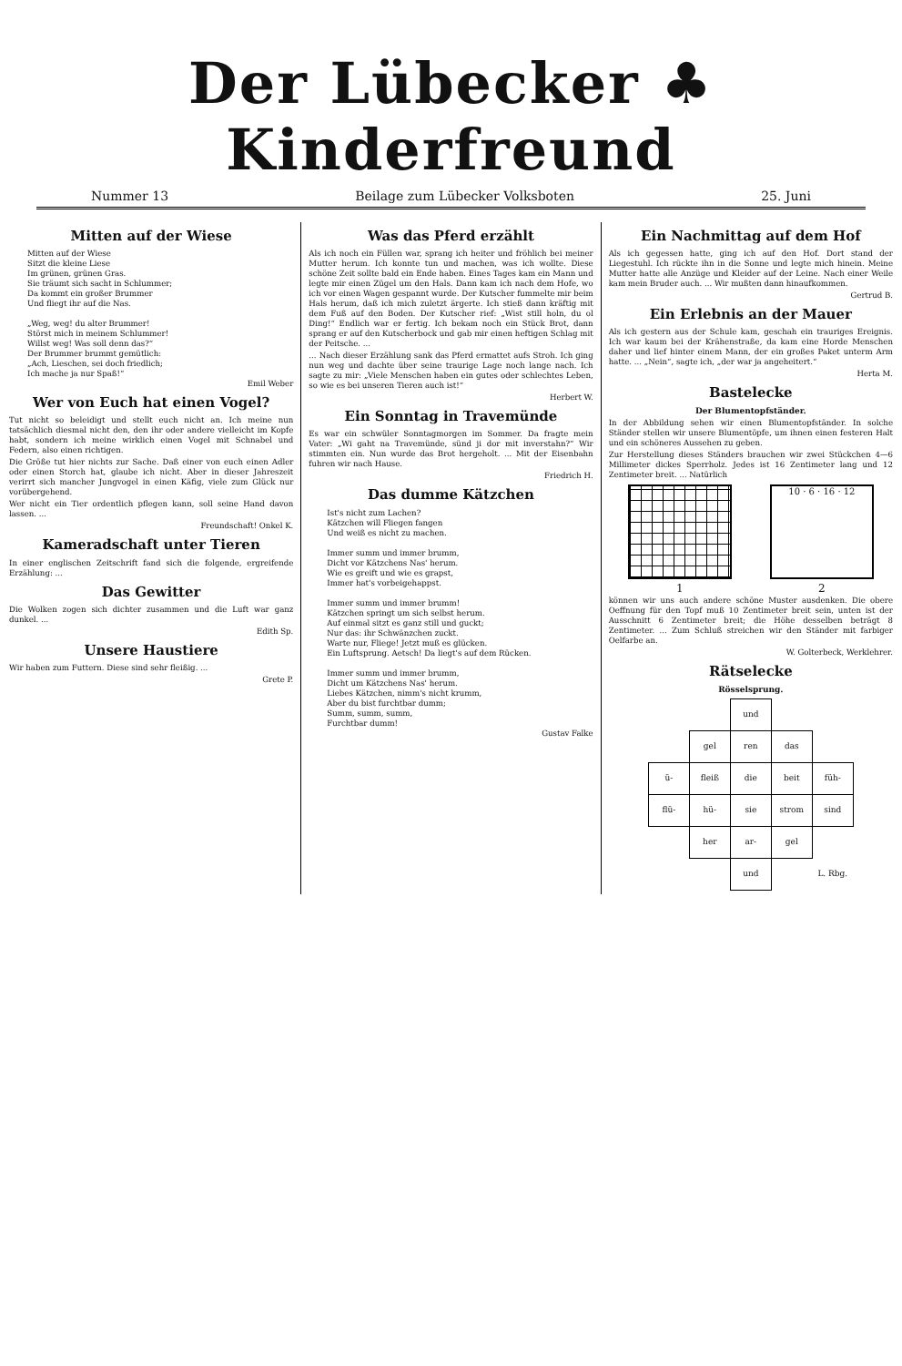Der Lübecker ♣ Kinderfreund
Nummer 13 Beilage zum Lübecker Volksboten 25. Juni
Mitten auf der Wiese
Mitten auf der Wiese
Sitzt die kleine Liese
Im grünen, grünen Gras.
Sie träumt sich sacht in Schlummer;
Da kommt ein großer Brummer
Und fliegt ihr auf die Nas.
„Weg, weg! du alter Brummer!
Störst mich in meinem Schlummer!
Willst weg! Was soll denn das?“
Der Brummer brummt gemütlich:
„Ach, Lieschen, sei doch friedlich;
Ich mache ja nur Spaß!“
Emil Weber
Wer von Euch hat einen Vogel?
Tut nicht so beleidigt und stellt euch nicht an. Ich meine nun tatsächlich diesmal nicht den, den ihr oder andere vielleicht im Kopfe habt, sondern ich meine wirklich einen Vogel mit Schnabel und Federn, also einen richtigen.
Die Größe tut hier nichts zur Sache. Daß einer von euch einen Adler oder einen Storch hat, glaube ich nicht. Aber in dieser Jahreszeit verirrt sich mancher Jungvogel in einen Käfig, viele zum Glück nur vorübergehend.
Wer nicht ein Tier ordentlich pflegen kann, soll seine Hand davon lassen. ...
Freundschaft! Onkel K.
Kameradschaft unter Tieren
In einer englischen Zeitschrift fand sich die folgende, ergreifende Erzählung: ...
Das Gewitter
Die Wolken zogen sich dichter zusammen und die Luft war ganz dunkel. ...
Edith Sp.
Unsere Haustiere
Wir haben zum Futtern. Diese sind sehr fleißig. ...
Grete P.
Was das Pferd erzählt
Als ich noch ein Füllen war, sprang ich heiter und fröhlich bei meiner Mutter herum. Ich konnte tun und machen, was ich wollte. Diese schöne Zeit sollte bald ein Ende haben. Eines Tages kam ein Mann und legte mir einen Zügel um den Hals. Dann kam ich nach dem Hofe, wo ich vor einen Wagen gespannt wurde. Der Kutscher fummelte mir beim Hals herum, daß ich mich zuletzt ärgerte. Ich stieß dann kräftig mit dem Fuß auf den Boden. Der Kutscher rief: „Wist still holn, du ol Ding!“ Endlich war er fertig. Ich bekam noch ein Stück Brot, dann sprang er auf den Kutscherbock und gab mir einen heftigen Schlag mit der Peitsche. ...
... Nach dieser Erzählung sank das Pferd ermattet aufs Stroh. Ich ging nun weg und dachte über seine traurige Lage noch lange nach. Ich sagte zu mir: „Viele Menschen haben ein gutes oder schlechtes Leben, so wie es bei unseren Tieren auch ist!“
Herbert W.
Ein Sonntag in Travemünde
Es war ein schwüler Sonntagmorgen im Sommer. Da fragte mein Vater: „Wi gaht na Travemünde, sünd ji dor mit inverstahn?“ Wir stimmten ein. Nun wurde das Brot hergeholt. ... Mit der Eisenbahn fuhren wir nach Hause.
Friedrich H.
Das dumme Kätzchen
Ist's nicht zum Lachen?
Kätzchen will Fliegen fangen
Und weiß es nicht zu machen.
Immer summ und immer brumm,
Dicht vor Kätzchens Nas' herum.
Wie es greift und wie es grapst,
Immer hat's vorbeigehappst.
Immer summ und immer brumm!
Kätzchen springt um sich selbst herum.
Auf einmal sitzt es ganz still und guckt;
Nur das: ihr Schwänzchen zuckt.
Warte nur, Fliege! Jetzt muß es glücken.
Ein Luftsprung. Aetsch! Da liegt's auf dem Rücken.
Immer summ und immer brumm,
Dicht um Kätzchens Nas' herum.
Liebes Kätzchen, nimm's nicht krumm,
Aber du bist furchtbar dumm;
Summ, summ, summ,
Furchtbar dumm!
Gustav Falke
Ein Nachmittag auf dem Hof
Als ich gegessen hatte, ging ich auf den Hof. Dort stand der Liegestuhl. Ich rückte ihn in die Sonne und legte mich hinein. Meine Mutter hatte alle Anzüge und Kleider auf der Leine. Nach einer Weile kam mein Bruder auch. ... Wir mußten dann hinaufkommen.
Gertrud B.
Ein Erlebnis an der Mauer
Als ich gestern aus der Schule kam, geschah ein trauriges Ereignis. Ich war kaum bei der Krähenstraße, da kam eine Horde Menschen daher und lief hinter einem Mann, der ein großes Paket unterm Arm hatte. ... „Nein“, sagte ich, „der war ja angeheitert.“
Herta M.
Bastelecke
Der Blumentopfständer.
In der Abbildung sehen wir einen Blumentopfständer. In solche Ständer stellen wir unsere Blumentöpfe, um ihnen einen festeren Halt und ein schöneres Aussehen zu geben.
Zur Herstellung dieses Ständers brauchen wir zwei Stückchen 4—6 Millimeter dickes Sperrholz. Jedes ist 16 Zentimeter lang und 12 Zentimeter breit. ... Natürlich
10 · 6 · 16 · 12
1 2
können wir uns auch andere schöne Muster ausdenken. Die obere Oeffnung für den Topf muß 10 Zentimeter breit sein, unten ist der Ausschnitt 6 Zentimeter breit; die Höhe desselben beträgt 8 Zentimeter. ... Zum Schluß streichen wir den Ständer mit farbiger Oelfarbe an.
W. Golterbeck, Werklehrer.
Rätselecke
Rösselsprung.
| | | und | | |
| | gel | ren | das | |
| ü- | fleiß | die | beit | füh- |
| flü- | hü- | sie | strom | sind |
| | her | ar- | gel | |
| | | und | | L. Rbg. |